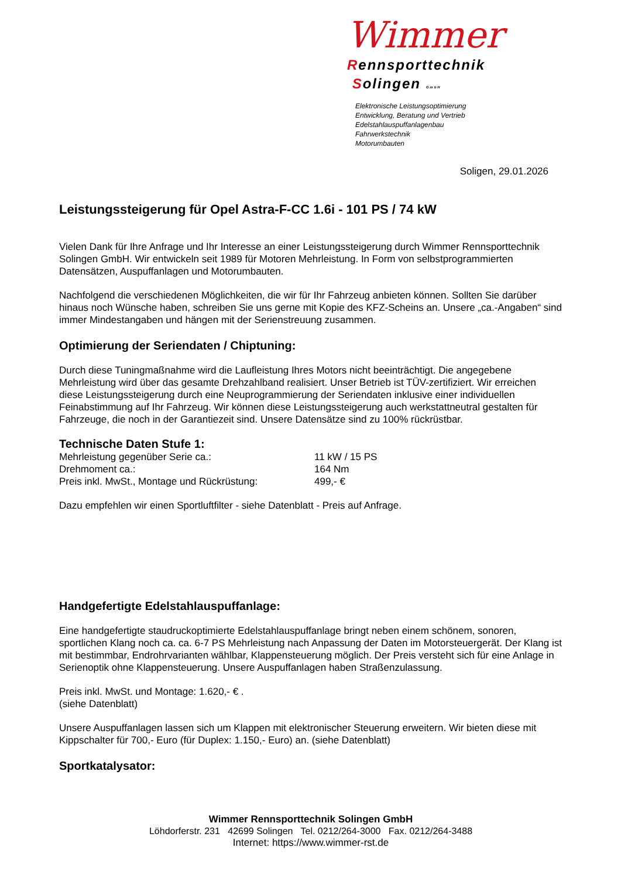Wimmer
Rennsporttechnik
Solingen GmbH
Elektronische Leistungsoptimierung
Entwicklung, Beratung und Vertrieb
Edelstahlauspuffanlagenbau
Fahrwerkstechnik
Motorumbauten
Soligen, 29.01.2026
Leistungssteigerung für Opel Astra-F-CC 1.6i - 101 PS / 74 kW
Vielen Dank für Ihre Anfrage und Ihr Interesse an einer Leistungssteigerung durch Wimmer Rennsporttechnik Solingen GmbH. Wir entwickeln seit 1989 für Motoren Mehrleistung. In Form von selbstprogrammierten Datensätzen, Auspuffanlagen und Motorumbauten.
Nachfolgend die verschiedenen Möglichkeiten, die wir für Ihr Fahrzeug anbieten können. Sollten Sie darüber hinaus noch Wünsche haben, schreiben Sie uns gerne mit Kopie des KFZ-Scheins an. Unsere „ca.-Angaben“ sind immer Mindestangaben und hängen mit der Serienstreuung zusammen.
Optimierung der Seriendaten / Chiptuning:
Durch diese Tuningmaßnahme wird die Laufleistung Ihres Motors nicht beeinträchtigt. Die angegebene Mehrleistung wird über das gesamte Drehzahlband realisiert. Unser Betrieb ist TÜV-zertifiziert. Wir erreichen diese Leistungssteigerung durch eine Neuprogrammierung der Seriendaten inklusive einer individuellen Feinabstimmung auf Ihr Fahrzeug. Wir können diese Leistungssteigerung auch werkstattneutral gestalten für Fahrzeuge, die noch in der Garantiezeit sind. Unsere Datensätze sind zu 100% rückrüstbar.
Technische Daten Stufe 1:
Mehrleistung gegenüber Serie ca.: 11 kW / 15 PS
Drehmoment ca.: 164 Nm
Preis inkl. MwSt., Montage und Rückrüstung: 499,- €
Dazu empfehlen wir einen Sportluftfilter - siehe Datenblatt - Preis auf Anfrage.
Handgefertigte Edelstahlauspuffanlage:
Eine handgefertigte staudruckoptimierte Edelstahlauspuffanlage bringt neben einem schönem, sonoren, sportlichen Klang noch ca. ca. 6-7 PS Mehrleistung nach Anpassung der Daten im Motorsteuergerät. Der Klang ist mit bestimmbar, Endrohrvarianten wählbar, Klappensteuerung möglich. Der Preis versteht sich für eine Anlage in Serienoptik ohne Klappensteuerung. Unsere Auspuffanlagen haben Straßenzulassung.
Preis inkl. MwSt. und Montage: 1.620,- € .
(siehe Datenblatt)
Unsere Auspuffanlagen lassen sich um Klappen mit elektronischer Steuerung erweitern. Wir bieten diese mit Kippschalter für 700,- Euro (für Duplex: 1.150,- Euro) an. (siehe Datenblatt)
Sportkatalysator:
Wimmer Rennsporttechnik Solingen GmbH
Löhdorferstr. 231 42699 Solingen Tel. 0212/264-3000 Fax. 0212/264-3488
Internet: https://www.wimmer-rst.de